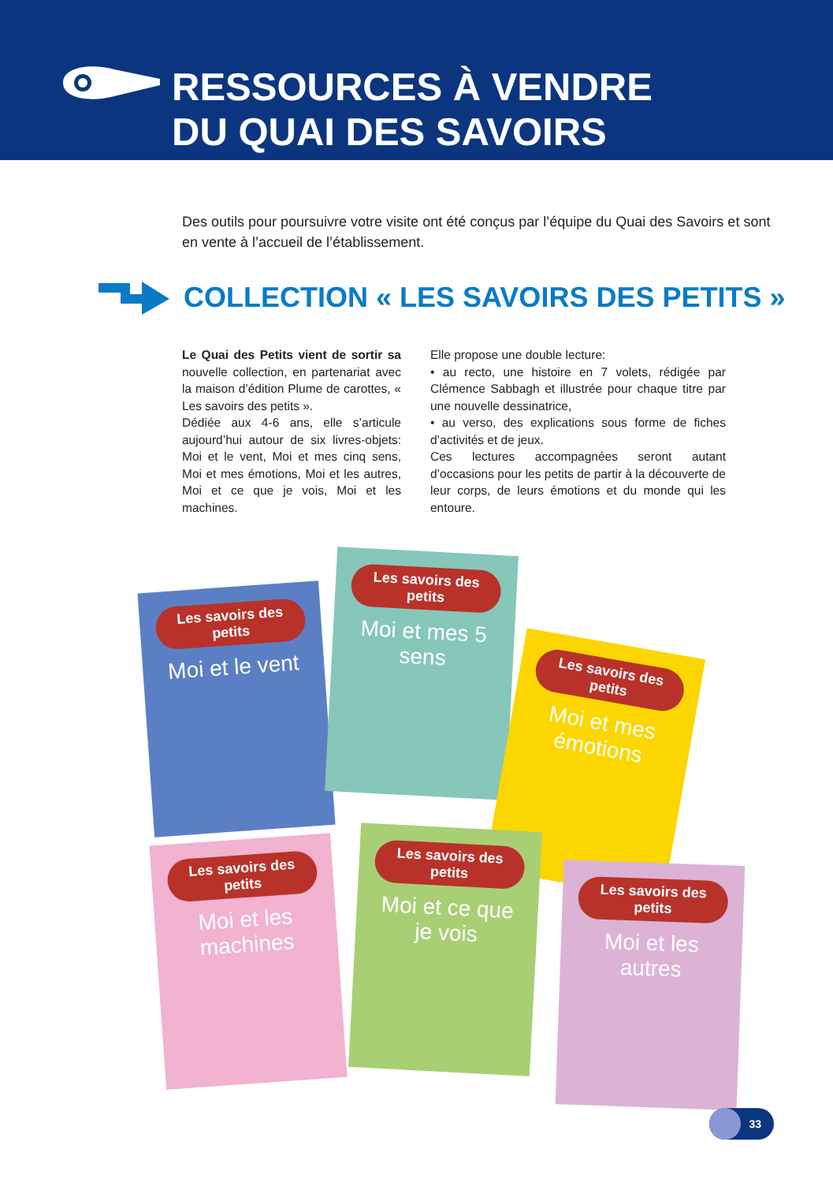RESSOURCES À VENDRE
DU QUAI DES SAVOIRS
Des outils pour poursuivre votre visite ont été conçus par l’équipe du Quai des Savoirs et sont en vente à l’accueil de l’établissement.
COLLECTION « LES SAVOIRS DES PETITS »
Le Quai des Petits vient de sortir sa nouvelle collection, en partenariat avec la maison d’édition Plume de carottes, « Les savoirs des petits ».
Dédiée aux 4-6 ans, elle s’articule aujourd’hui autour de six livres-objets: Moi et le vent, Moi et mes cinq sens, Moi et mes émotions, Moi et les autres, Moi et ce que je vois, Moi et les machines.
Elle propose une double lecture:
• au recto, une histoire en 7 volets, rédigée par Clémence Sabbagh et illustrée pour chaque titre par une nouvelle dessinatrice,
• au verso, des explications sous forme de fiches d’activités et de jeux.
Ces lectures accompagnées seront autant d’occasions pour les petits de partir à la découverte de leur corps, de leurs émotions et du monde qui les entoure.
Les savoirs des petits
Moi et le vent
Les savoirs des petits
Moi et mes 5 sens
Les savoirs des petits
Moi et mes émotions
Les savoirs des petits
Moi et les machines
Les savoirs des petits
Moi et ce que je vois
Les savoirs des petits
Moi et les autres
33